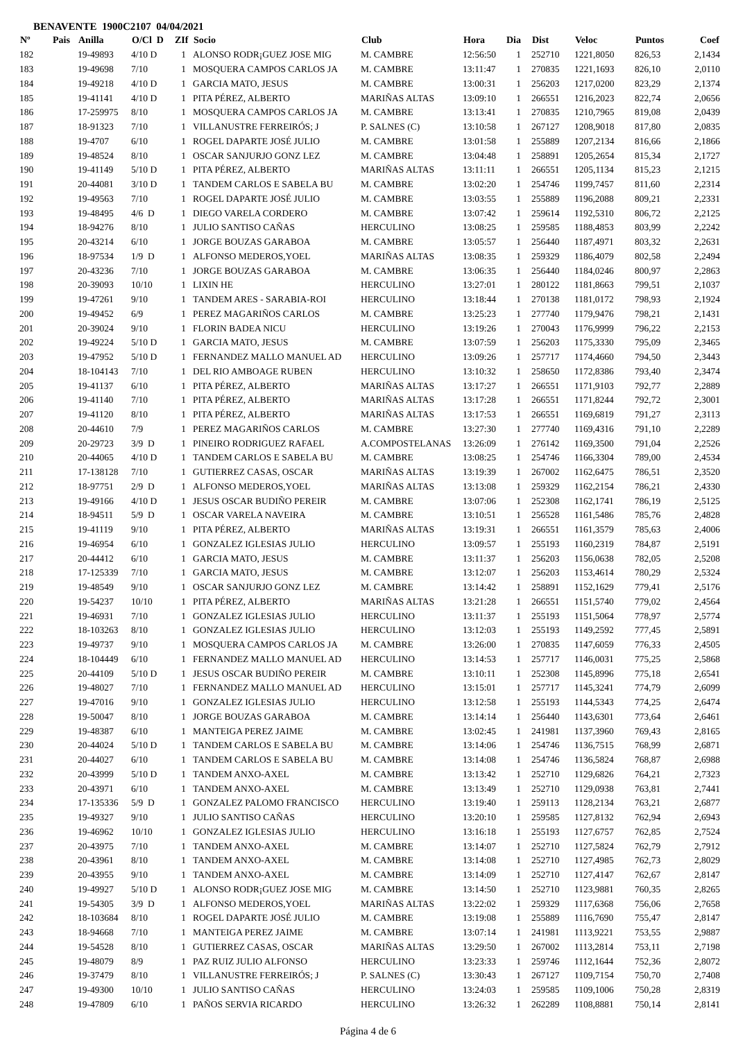BENAVENTE 1900C2107 04/04/2021
| Nº | Pais | Anilla | O/Cl D | ZIf | Socio | Club | Hora | Dia | Dist | Veloc | Puntos | Coef |
| --- | --- | --- | --- | --- | --- | --- | --- | --- | --- | --- | --- | --- |
| 182 | | 19-49893 | 4/10 D | 1 | ALONSO RODR¡GUEZ JOSE MIG | M. CAMBRE | 12:56:50 | 1 | 252710 | 1221,8050 | 826,53 | 2,1434 |
| 183 | | 19-49698 | 7/10 | 1 | MOSQUERA CAMPOS CARLOS JA | M. CAMBRE | 13:11:47 | 1 | 270835 | 1221,1693 | 826,10 | 2,0110 |
| 184 | | 19-49218 | 4/10 D | 1 | GARCIA MATO, JESUS | M. CAMBRE | 13:00:31 | 1 | 256203 | 1217,0200 | 823,29 | 2,1374 |
| 185 | | 19-41141 | 4/10 D | 1 | PITA PÉREZ, ALBERTO | MARIÑAS ALTAS | 13:09:10 | 1 | 266551 | 1216,2023 | 822,74 | 2,0656 |
| 186 | | 17-259975 | 8/10 | 1 | MOSQUERA CAMPOS CARLOS JA | M. CAMBRE | 13:13:41 | 1 | 270835 | 1210,7965 | 819,08 | 2,0439 |
| 187 | | 18-91323 | 7/10 | 1 | VILLANUSTRE FERREIRÓS; J | P. SALNES (C) | 13:10:58 | 1 | 267127 | 1208,9018 | 817,80 | 2,0835 |
| 188 | | 19-4707 | 6/10 | 1 | ROGEL DAPARTE JOSÉ JULIO | M. CAMBRE | 13:01:58 | 1 | 255889 | 1207,2134 | 816,66 | 2,1866 |
| 189 | | 19-48524 | 8/10 | 1 | OSCAR SANJURJO GONZ LEZ | M. CAMBRE | 13:04:48 | 1 | 258891 | 1205,2654 | 815,34 | 2,1727 |
| 190 | | 19-41149 | 5/10 D | 1 | PITA PÉREZ, ALBERTO | MARIÑAS ALTAS | 13:11:11 | 1 | 266551 | 1205,1134 | 815,23 | 2,1215 |
| 191 | | 20-44081 | 3/10 D | 1 | TANDEM CARLOS E SABELA BU | M. CAMBRE | 13:02:20 | 1 | 254746 | 1199,7457 | 811,60 | 2,2314 |
| 192 | | 19-49563 | 7/10 | 1 | ROGEL DAPARTE JOSÉ JULIO | M. CAMBRE | 13:03:55 | 1 | 255889 | 1196,2088 | 809,21 | 2,2331 |
| 193 | | 19-48495 | 4/6 D | 1 | DIEGO VARELA CORDERO | M. CAMBRE | 13:07:42 | 1 | 259614 | 1192,5310 | 806,72 | 2,2125 |
| 194 | | 18-94276 | 8/10 | 1 | JULIO SANTISO CAÑAS | HERCULINO | 13:08:25 | 1 | 259585 | 1188,4853 | 803,99 | 2,2242 |
| 195 | | 20-43214 | 6/10 | 1 | JORGE BOUZAS GARABOA | M. CAMBRE | 13:05:57 | 1 | 256440 | 1187,4971 | 803,32 | 2,2631 |
| 196 | | 18-97534 | 1/9 D | 1 | ALFONSO MEDEROS,YOEL | MARIÑAS ALTAS | 13:08:35 | 1 | 259329 | 1186,4079 | 802,58 | 2,2494 |
| 197 | | 20-43236 | 7/10 | 1 | JORGE BOUZAS GARABOA | M. CAMBRE | 13:06:35 | 1 | 256440 | 1184,0246 | 800,97 | 2,2863 |
| 198 | | 20-39093 | 10/10 | 1 | LIXIN HE | HERCULINO | 13:27:01 | 1 | 280122 | 1181,8663 | 799,51 | 2,1037 |
| 199 | | 19-47261 | 9/10 | 1 | TANDEM ARES - SARABIA-ROI | HERCULINO | 13:18:44 | 1 | 270138 | 1181,0172 | 798,93 | 2,1924 |
| 200 | | 19-49452 | 6/9 | 1 | PEREZ MAGARIÑOS CARLOS | M. CAMBRE | 13:25:23 | 1 | 277740 | 1179,9476 | 798,21 | 2,1431 |
| 201 | | 20-39024 | 9/10 | 1 | FLORIN BADEA NICU | HERCULINO | 13:19:26 | 1 | 270043 | 1176,9999 | 796,22 | 2,2153 |
| 202 | | 19-49224 | 5/10 D | 1 | GARCIA MATO, JESUS | M. CAMBRE | 13:07:59 | 1 | 256203 | 1175,3330 | 795,09 | 2,3465 |
| 203 | | 19-47952 | 5/10 D | 1 | FERNANDEZ MALLO MANUEL AD | HERCULINO | 13:09:26 | 1 | 257717 | 1174,4660 | 794,50 | 2,3443 |
| 204 | | 18-104143 | 7/10 | 1 | DEL RIO AMBOAGE RUBEN | HERCULINO | 13:10:32 | 1 | 258650 | 1172,8386 | 793,40 | 2,3474 |
| 205 | | 19-41137 | 6/10 | 1 | PITA PÉREZ, ALBERTO | MARIÑAS ALTAS | 13:17:27 | 1 | 266551 | 1171,9103 | 792,77 | 2,2889 |
| 206 | | 19-41140 | 7/10 | 1 | PITA PÉREZ, ALBERTO | MARIÑAS ALTAS | 13:17:28 | 1 | 266551 | 1171,8244 | 792,72 | 2,3001 |
| 207 | | 19-41120 | 8/10 | 1 | PITA PÉREZ, ALBERTO | MARIÑAS ALTAS | 13:17:53 | 1 | 266551 | 1169,6819 | 791,27 | 2,3113 |
| 208 | | 20-44610 | 7/9 | 1 | PEREZ MAGARIÑOS CARLOS | M. CAMBRE | 13:27:30 | 1 | 277740 | 1169,4316 | 791,10 | 2,2289 |
| 209 | | 20-29723 | 3/9 D | 1 | PINEIRO RODRIGUEZ RAFAEL | A.COMPOSTELANAS | 13:26:09 | 1 | 276142 | 1169,3500 | 791,04 | 2,2526 |
| 210 | | 20-44065 | 4/10 D | 1 | TANDEM CARLOS E SABELA BU | M. CAMBRE | 13:08:25 | 1 | 254746 | 1166,3304 | 789,00 | 2,4534 |
| 211 | | 17-138128 | 7/10 | 1 | GUTIERREZ CASAS, OSCAR | MARIÑAS ALTAS | 13:19:39 | 1 | 267002 | 1162,6475 | 786,51 | 2,3520 |
| 212 | | 18-97751 | 2/9 D | 1 | ALFONSO MEDEROS,YOEL | MARIÑAS ALTAS | 13:13:08 | 1 | 259329 | 1162,2154 | 786,21 | 2,4330 |
| 213 | | 19-49166 | 4/10 D | 1 | JESUS OSCAR BUDIÑO PEREIR | M. CAMBRE | 13:07:06 | 1 | 252308 | 1162,1741 | 786,19 | 2,5125 |
| 214 | | 18-94511 | 5/9 D | 1 | OSCAR VARELA NAVEIRA | M. CAMBRE | 13:10:51 | 1 | 256528 | 1161,5486 | 785,76 | 2,4828 |
| 215 | | 19-41119 | 9/10 | 1 | PITA PÉREZ, ALBERTO | MARIÑAS ALTAS | 13:19:31 | 1 | 266551 | 1161,3579 | 785,63 | 2,4006 |
| 216 | | 19-46954 | 6/10 | 1 | GONZALEZ IGLESIAS JULIO | HERCULINO | 13:09:57 | 1 | 255193 | 1160,2319 | 784,87 | 2,5191 |
| 217 | | 20-44412 | 6/10 | 1 | GARCIA MATO, JESUS | M. CAMBRE | 13:11:37 | 1 | 256203 | 1156,0638 | 782,05 | 2,5208 |
| 218 | | 17-125339 | 7/10 | 1 | GARCIA MATO, JESUS | M. CAMBRE | 13:12:07 | 1 | 256203 | 1153,4614 | 780,29 | 2,5324 |
| 219 | | 19-48549 | 9/10 | 1 | OSCAR SANJURJO GONZ LEZ | M. CAMBRE | 13:14:42 | 1 | 258891 | 1152,1629 | 779,41 | 2,5176 |
| 220 | | 19-54237 | 10/10 | 1 | PITA PÉREZ, ALBERTO | MARIÑAS ALTAS | 13:21:28 | 1 | 266551 | 1151,5740 | 779,02 | 2,4564 |
| 221 | | 19-46931 | 7/10 | 1 | GONZALEZ IGLESIAS JULIO | HERCULINO | 13:11:37 | 1 | 255193 | 1151,5064 | 778,97 | 2,5774 |
| 222 | | 18-103263 | 8/10 | 1 | GONZALEZ IGLESIAS JULIO | HERCULINO | 13:12:03 | 1 | 255193 | 1149,2592 | 777,45 | 2,5891 |
| 223 | | 19-49737 | 9/10 | 1 | MOSQUERA CAMPOS CARLOS JA | M. CAMBRE | 13:26:00 | 1 | 270835 | 1147,6059 | 776,33 | 2,4505 |
| 224 | | 18-104449 | 6/10 | 1 | FERNANDEZ MALLO MANUEL AD | HERCULINO | 13:14:53 | 1 | 257717 | 1146,0031 | 775,25 | 2,5868 |
| 225 | | 20-44109 | 5/10 D | 1 | JESUS OSCAR BUDIÑO PEREIR | M. CAMBRE | 13:10:11 | 1 | 252308 | 1145,8996 | 775,18 | 2,6541 |
| 226 | | 19-48027 | 7/10 | 1 | FERNANDEZ MALLO MANUEL AD | HERCULINO | 13:15:01 | 1 | 257717 | 1145,3241 | 774,79 | 2,6099 |
| 227 | | 19-47016 | 9/10 | 1 | GONZALEZ IGLESIAS JULIO | HERCULINO | 13:12:58 | 1 | 255193 | 1144,5343 | 774,25 | 2,6474 |
| 228 | | 19-50047 | 8/10 | 1 | JORGE BOUZAS GARABOA | M. CAMBRE | 13:14:14 | 1 | 256440 | 1143,6301 | 773,64 | 2,6461 |
| 229 | | 19-48387 | 6/10 | 1 | MANTEIGA PEREZ JAIME | M. CAMBRE | 13:02:45 | 1 | 241981 | 1137,3960 | 769,43 | 2,8165 |
| 230 | | 20-44024 | 5/10 D | 1 | TANDEM CARLOS E SABELA BU | M. CAMBRE | 13:14:06 | 1 | 254746 | 1136,7515 | 768,99 | 2,6871 |
| 231 | | 20-44027 | 6/10 | 1 | TANDEM CARLOS E SABELA BU | M. CAMBRE | 13:14:08 | 1 | 254746 | 1136,5824 | 768,87 | 2,6988 |
| 232 | | 20-43999 | 5/10 D | 1 | TANDEM ANXO-AXEL | M. CAMBRE | 13:13:42 | 1 | 252710 | 1129,6826 | 764,21 | 2,7323 |
| 233 | | 20-43971 | 6/10 | 1 | TANDEM ANXO-AXEL | M. CAMBRE | 13:13:49 | 1 | 252710 | 1129,0938 | 763,81 | 2,7441 |
| 234 | | 17-135336 | 5/9 D | 1 | GONZALEZ PALOMO FRANCISCO | HERCULINO | 13:19:40 | 1 | 259113 | 1128,2134 | 763,21 | 2,6877 |
| 235 | | 19-49327 | 9/10 | 1 | JULIO SANTISO CAÑAS | HERCULINO | 13:20:10 | 1 | 259585 | 1127,8132 | 762,94 | 2,6943 |
| 236 | | 19-46962 | 10/10 | 1 | GONZALEZ IGLESIAS JULIO | HERCULINO | 13:16:18 | 1 | 255193 | 1127,6757 | 762,85 | 2,7524 |
| 237 | | 20-43975 | 7/10 | 1 | TANDEM ANXO-AXEL | M. CAMBRE | 13:14:07 | 1 | 252710 | 1127,5824 | 762,79 | 2,7912 |
| 238 | | 20-43961 | 8/10 | 1 | TANDEM ANXO-AXEL | M. CAMBRE | 13:14:08 | 1 | 252710 | 1127,4985 | 762,73 | 2,8029 |
| 239 | | 20-43955 | 9/10 | 1 | TANDEM ANXO-AXEL | M. CAMBRE | 13:14:09 | 1 | 252710 | 1127,4147 | 762,67 | 2,8147 |
| 240 | | 19-49927 | 5/10 D | 1 | ALONSO RODR¡GUEZ JOSE MIG | M. CAMBRE | 13:14:50 | 1 | 252710 | 1123,9881 | 760,35 | 2,8265 |
| 241 | | 19-54305 | 3/9 D | 1 | ALFONSO MEDEROS,YOEL | MARIÑAS ALTAS | 13:22:02 | 1 | 259329 | 1117,6368 | 756,06 | 2,7658 |
| 242 | | 18-103684 | 8/10 | 1 | ROGEL DAPARTE JOSÉ JULIO | M. CAMBRE | 13:19:08 | 1 | 255889 | 1116,7690 | 755,47 | 2,8147 |
| 243 | | 18-94668 | 7/10 | 1 | MANTEIGA PEREZ JAIME | M. CAMBRE | 13:07:14 | 1 | 241981 | 1113,9221 | 753,55 | 2,9887 |
| 244 | | 19-54528 | 8/10 | 1 | GUTIERREZ CASAS, OSCAR | MARIÑAS ALTAS | 13:29:50 | 1 | 267002 | 1113,2814 | 753,11 | 2,7198 |
| 245 | | 19-48079 | 8/9 | 1 | PAZ RUIZ JULIO ALFONSO | HERCULINO | 13:23:33 | 1 | 259746 | 1112,1644 | 752,36 | 2,8072 |
| 246 | | 19-37479 | 8/10 | 1 | VILLANUSTRE FERREIRÓS; J | P. SALNES (C) | 13:30:43 | 1 | 267127 | 1109,7154 | 750,70 | 2,7408 |
| 247 | | 19-49300 | 10/10 | 1 | JULIO SANTISO CAÑAS | HERCULINO | 13:24:03 | 1 | 259585 | 1109,1006 | 750,28 | 2,8319 |
| 248 | | 19-47809 | 6/10 | 1 | PAÑOS SERVIA RICARDO | HERCULINO | 13:26:32 | 1 | 262289 | 1108,8881 | 750,14 | 2,8141 |
Página 4 de 6